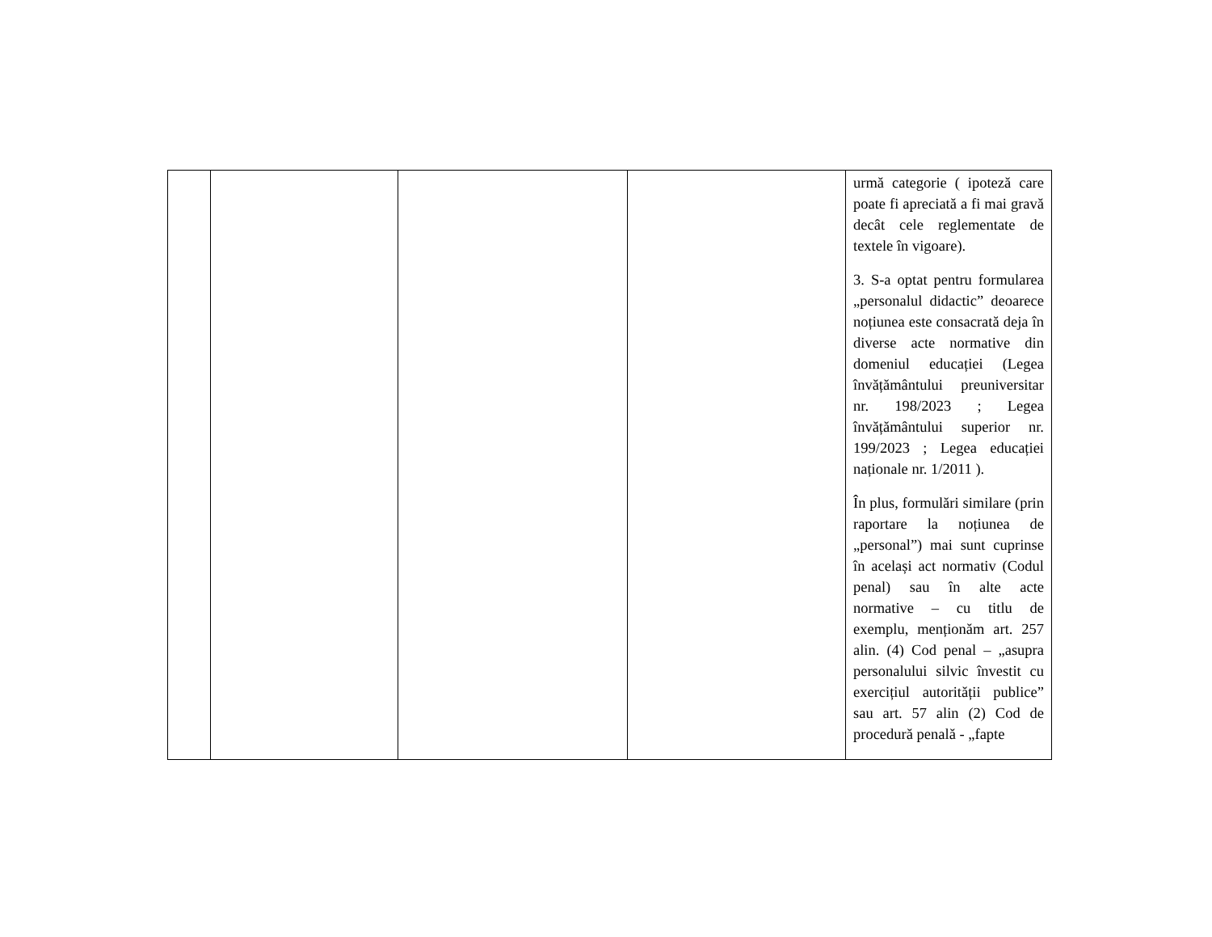| | | | | urmă categorie ( ipoteză care poate fi apreciată a fi mai gravă decât cele reglementate de textele în vigoare). 3. S-a optat pentru formularea „personalul didactic” deoarece noțiunea este consacrată deja în diverse acte normative din domeniul educației (Legea învățământului preuniversitar nr. 198/2023 ; Legea învățământului superior nr. 199/2023 ; Legea educației naționale nr. 1/2011 ). În plus, formulări similare (prin raportare la noțiunea de „personal”) mai sunt cuprinse în același act normativ (Codul penal) sau în alte acte normative – cu titlu de exemplu, menționăm art. 257 alin. (4) Cod penal – „asupra personalului silvic învestit cu exercițiul autorității publice” sau art. 57 alin (2) Cod de procedură penală - „fapte |